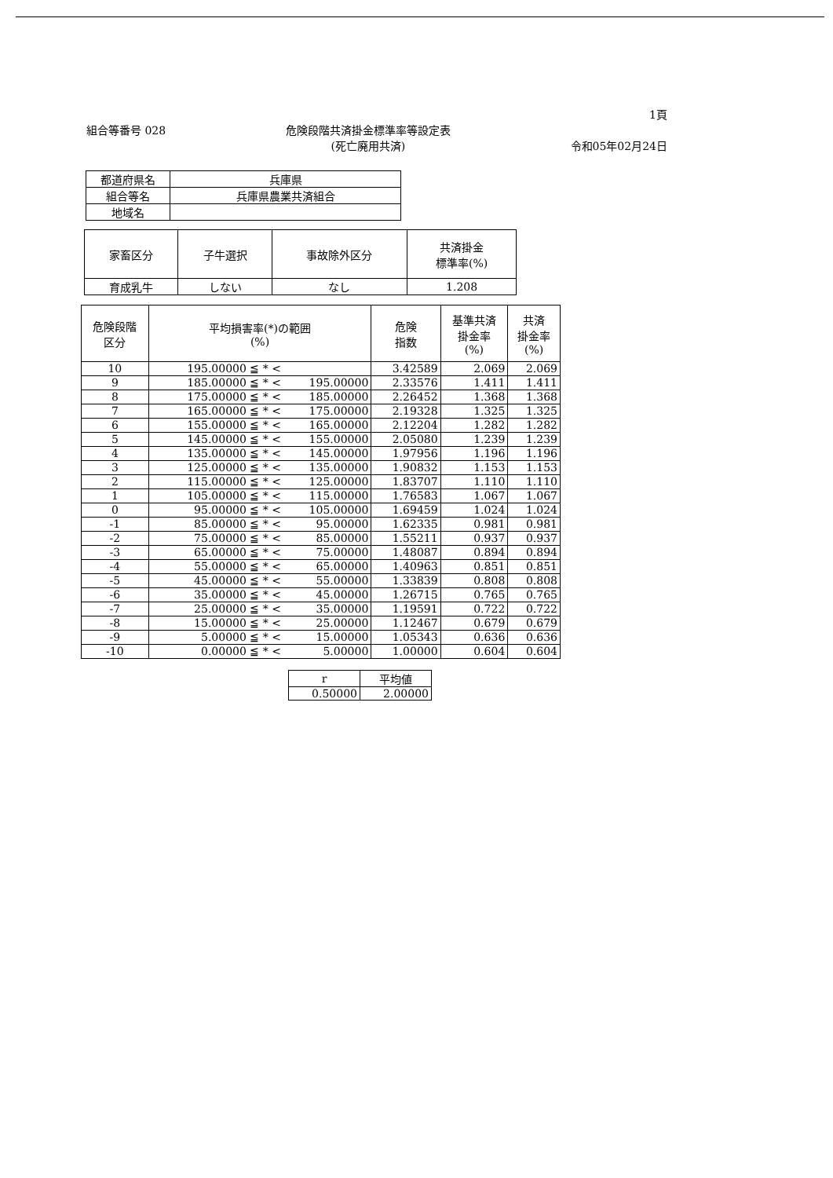1頁
組合等番号 028 危険段階共済掛金標準率等設定表
(死亡廃用共済) 令和05年02月24日
| 都道府県名 | 兵庫県 |
| 組合等名 | 兵庫県農業共済組合 |
| 地域名 | |
| 家畜区分 | 子牛選択 | 事故除外区分 | 共済掛金 標準率(%) |
| --- | --- | --- | --- |
| 育成乳牛 | しない | なし | 1.208 |
| 危険段階 区分 | 平均損害率(*)の範囲 (%) | | 危険 指数 | 基準共済 掛金率 (%) | 共済 掛金率 (%) |
| --- | --- | --- | --- | --- | --- |
| 10 | 195.00000 ≦ * < | | 3.42589 | 2.069 | 2.069 |
| 9 | 185.00000 ≦ * < | 195.00000 | 2.33576 | 1.411 | 1.411 |
| 8 | 175.00000 ≦ * < | 185.00000 | 2.26452 | 1.368 | 1.368 |
| 7 | 165.00000 ≦ * < | 175.00000 | 2.19328 | 1.325 | 1.325 |
| 6 | 155.00000 ≦ * < | 165.00000 | 2.12204 | 1.282 | 1.282 |
| 5 | 145.00000 ≦ * < | 155.00000 | 2.05080 | 1.239 | 1.239 |
| 4 | 135.00000 ≦ * < | 145.00000 | 1.97956 | 1.196 | 1.196 |
| 3 | 125.00000 ≦ * < | 135.00000 | 1.90832 | 1.153 | 1.153 |
| 2 | 115.00000 ≦ * < | 125.00000 | 1.83707 | 1.110 | 1.110 |
| 1 | 105.00000 ≦ * < | 115.00000 | 1.76583 | 1.067 | 1.067 |
| 0 | 95.00000 ≦ * < | 105.00000 | 1.69459 | 1.024 | 1.024 |
| -1 | 85.00000 ≦ * < | 95.00000 | 1.62335 | 0.981 | 0.981 |
| -2 | 75.00000 ≦ * < | 85.00000 | 1.55211 | 0.937 | 0.937 |
| -3 | 65.00000 ≦ * < | 75.00000 | 1.48087 | 0.894 | 0.894 |
| -4 | 55.00000 ≦ * < | 65.00000 | 1.40963 | 0.851 | 0.851 |
| -5 | 45.00000 ≦ * < | 55.00000 | 1.33839 | 0.808 | 0.808 |
| -6 | 35.00000 ≦ * < | 45.00000 | 1.26715 | 0.765 | 0.765 |
| -7 | 25.00000 ≦ * < | 35.00000 | 1.19591 | 0.722 | 0.722 |
| -8 | 15.00000 ≦ * < | 25.00000 | 1.12467 | 0.679 | 0.679 |
| -9 | 5.00000 ≦ * < | 15.00000 | 1.05343 | 0.636 | 0.636 |
| -10 | 0.00000 ≦ * < | 5.00000 | 1.00000 | 0.604 | 0.604 |
| r | 平均値 |
| --- | --- |
| 0.50000 | 2.00000 |